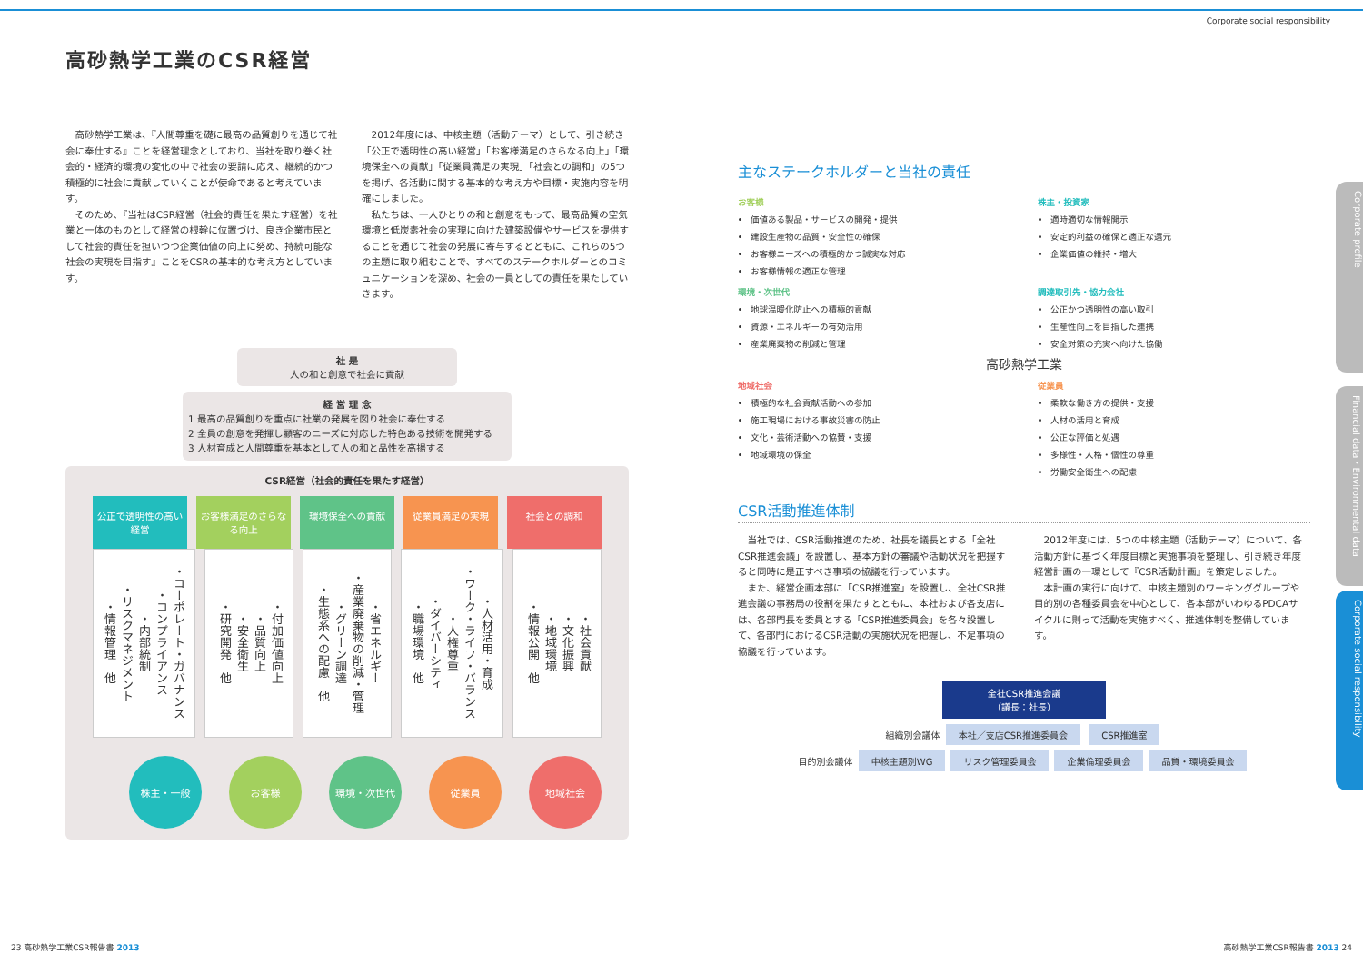Corporate social responsibility
高砂熱学工業のCSR経営
　高砂熱学工業は、『人間尊重を礎に最高の品質創りを通じて社会に奉仕する』ことを経営理念としており、当社を取り巻く社会的・経済的環境の変化の中で社会の要請に応え、継続的かつ積極的に社会に貢献していくことが使命であると考えています。
　そのため、『当社はCSR経営（社会的責任を果たす経営）を社業と一体のものとして経営の根幹に位置づけ、良き企業市民として社会的責任を担いつつ企業価値の向上に努め、持続可能な社会の実現を目指す』ことをCSRの基本的な考え方としています。
　2012年度には、中核主題（活動テーマ）として、引き続き「公正で透明性の高い経営」「お客様満足のさらなる向上」「環境保全への貢献」「従業員満足の実現」「社会との調和」の5つを掲げ、各活動に関する基本的な考え方や目標・実施内容を明確にしました。
　私たちは、一人ひとりの和と創意をもって、最高品質の空気環境と低炭素社会の実現に向けた建築設備やサービスを提供することを通じて社会の発展に寄与するとともに、これらの5つの主題に取り組むことで、すべてのステークホルダーとのコミュニケーションを深め、社会の一員としての責任を果たしていきます。
社 是
人の和と創意で社会に貢献
経 営 理 念1 最高の品質創りを重点に社業の発展を図り社会に奉仕する
2 全員の創意を発揮し顧客のニーズに対応した特色ある技術を開発する
3 人材育成と人間尊重を基本として人の和と品性を高揚する
CSR経営（社会的責任を果たす経営）
公正で透明性の高い経営 お客様満足のさらなる向上 環境保全への貢献 従業員満足の実現 社会との調和
・コーポレート・ガバナンス
・コンプライアンス
・内部統制
・リスクマネジメント
・情報管理　他
・付加価値向上
・品質向上
・安全衛生
・研究開発　他
・省エネルギー
・産業廃棄物の削減・管理
・グリーン調達
・生態系への配慮　他
・人材活用・育成
・ワーク・ライフ・バランス
・人権尊重
・ダイバーシティ
・職場環境　他
・社会貢献
・文化振興
・地域環境
・情報公開　他
株主・一般 お客様 環境・次世代 従業員 地域社会
主なステークホルダーと当社の責任
お客様
価値ある製品・サービスの開発・提供
建設生産物の品質・安全性の確保
お客様ニーズへの積極的かつ誠実な対応
お客様情報の適正な管理
株主・投資家
適時適切な情報開示
安定的利益の確保と適正な還元
企業価値の維持・増大
環境・次世代
地球温暖化防止への積極的貢献
資源・エネルギーの有効活用
産業廃棄物の削減と管理
調達取引先・協力会社
公正かつ透明性の高い取引
生産性向上を目指した連携
安全対策の充実へ向けた協働
高砂熱学工業
地域社会
積極的な社会貢献活動への参加
施工現場における事故災害の防止
文化・芸術活動への協賛・支援
地域環境の保全
従業員
柔軟な働き方の提供・支援
人材の活用と育成
公正な評価と処遇
多様性・人格・個性の尊重
労働安全衛生への配慮
CSR活動推進体制
　当社では、CSR活動推進のため、社長を議長とする「全社CSR推進会議」を設置し、基本方針の審議や活動状況を把握すると同時に是正すべき事項の協議を行っています。
　また、経営企画本部に「CSR推進室」を設置し、全社CSR推進会議の事務局の役割を果たすとともに、本社および各支店には、各部門長を委員とする「CSR推進委員会」を各々設置して、各部門におけるCSR活動の実施状況を把握し、不足事項の協議を行っています。
　2012年度には、5つの中核主題（活動テーマ）について、各活動方針に基づく年度目標と実施事項を整理し、引き続き年度経営計画の一環として『CSR活動計画』を策定しました。
　本計画の実行に向けて、中核主題別のワーキンググループや目的別の各種委員会を中心として、各本部がいわゆるPDCAサイクルに則って活動を実施すべく、推進体制を整備しています。
全社CSR推進会議
（議長：社長）
組織別会議体 本社／支店CSR推進委員会 CSR推進室
目的別会議体 中核主題別WG リスク管理委員会 企業倫理委員会 品質・環境委員会
Corporate profile
Financial data・Environmental data
Corporate social responsibility
23 高砂熱学工業CSR報告書 2013 高砂熱学工業CSR報告書 2013 24